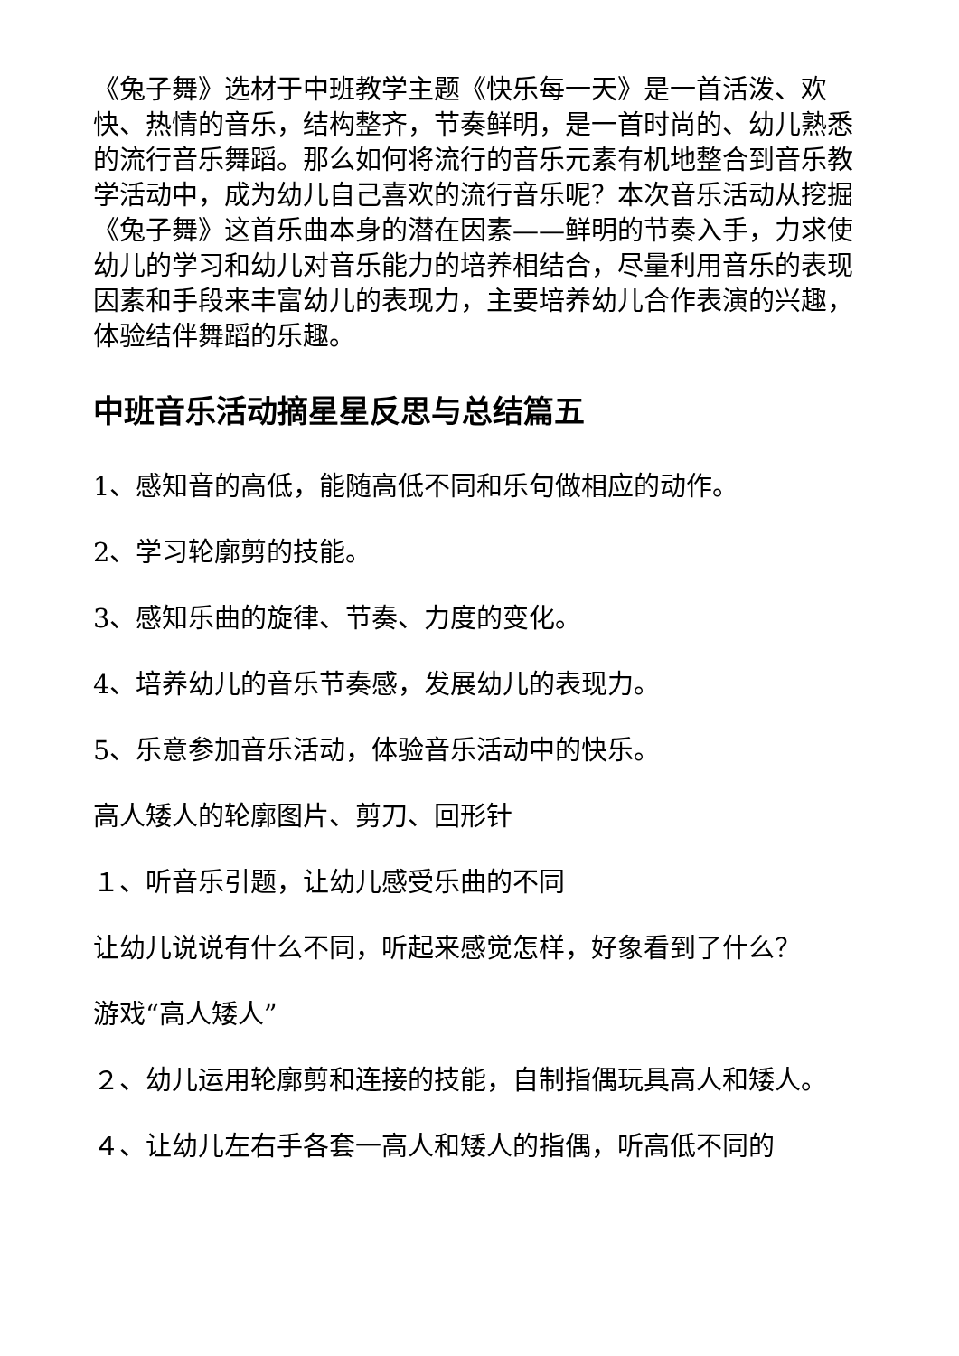《兔子舞》选材于中班教学主题《快乐每一天》是一首活泼、欢快、热情的音乐，结构整齐，节奏鲜明，是一首时尚的、幼儿熟悉的流行音乐舞蹈。那么如何将流行的音乐元素有机地整合到音乐教学活动中，成为幼儿自己喜欢的流行音乐呢？本次音乐活动从挖掘《兔子舞》这首乐曲本身的潜在因素——鲜明的节奏入手，力求使幼儿的学习和幼儿对音乐能力的培养相结合，尽量利用音乐的表现因素和手段来丰富幼儿的表现力，主要培养幼儿合作表演的兴趣，体验结伴舞蹈的乐趣。
中班音乐活动摘星星反思与总结篇五
1、感知音的高低，能随高低不同和乐句做相应的动作。
2、学习轮廓剪的技能。
3、感知乐曲的旋律、节奏、力度的变化。
4、培养幼儿的音乐节奏感，发展幼儿的表现力。
5、乐意参加音乐活动，体验音乐活动中的快乐。
高人矮人的轮廓图片、剪刀、回形针
１、听音乐引题，让幼儿感受乐曲的不同
让幼儿说说有什么不同，听起来感觉怎样，好象看到了什么？
游戏“高人矮人”
２、幼儿运用轮廓剪和连接的技能，自制指偶玩具高人和矮人。
４、让幼儿左右手各套一高人和矮人的指偶，听高低不同的